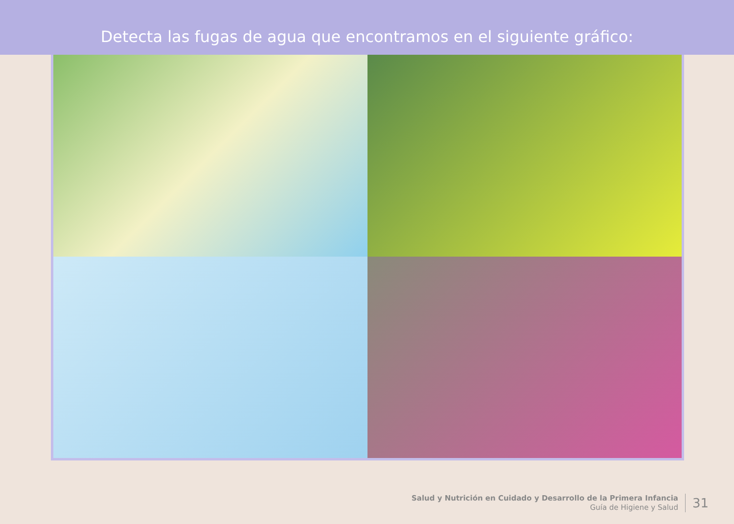Detecta las fugas de agua que encontramos en el siguiente gráfico:
Salud y Nutrición en Cuidado y Desarrollo de la Primera Infancia
Guía de Higiene y Salud
31